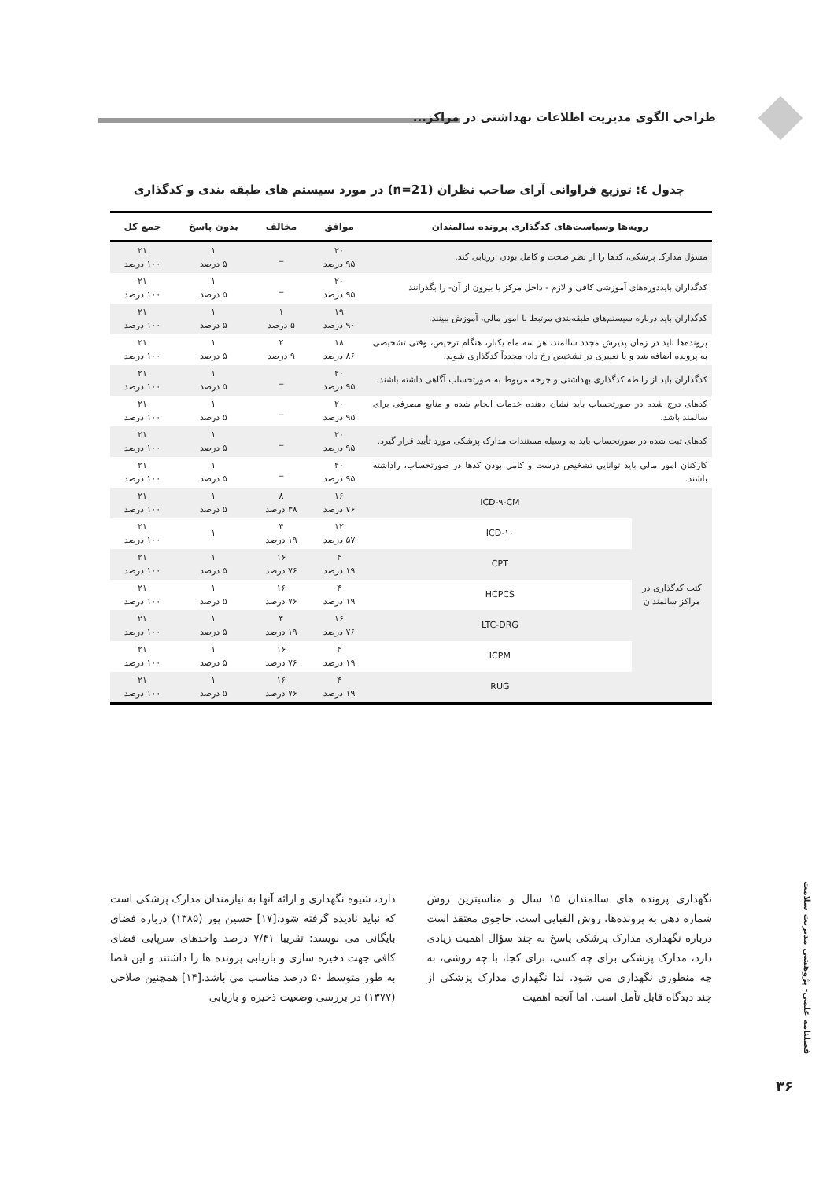طراحی الگوی مدیریت اطلاعات بهداشتی در مراکز...
جدول ٤: توزیع فراوانی آرای صاحب نظران (n=21) در مورد سیستم های طبقه بندی و کدگذاری
| رویه‌ها وسیاست‌های کدگذاری پرونده سالمندان | | موافق | مخالف | بدون پاسخ | جمع کل |
| --- | --- | --- | --- | --- | --- |
| مسؤل مدارک پزشکی، کدها را از نظر صحت و کامل بودن ارزیابی کند. | | ۲۰ ۹۵ درصد | _ | ۱ ۵ درصد | ۲۱ ۱۰۰ درصد |
| کدگذاران بایددوره‌های آموزشی کافی و لازم - داخل مرکز یا بیرون از آن- را بگذرانند | | ۲۰ ۹۵ درصد | _ | ۱ ۵ درصد | ۲۱ ۱۰۰ درصد |
| کدگذاران باید درباره سیستم‌های طبقه‌بندی مرتبط با امور مالی، آموزش ببینند. | | ۱۹ ۹۰ درصد | ۱ ۵ درصد | ۱ ۵ درصد | ۲۱ ۱۰۰ درصد |
| پرونده‌ها باید در زمان پذیرش مجدد سالمند، هر سه ماه یکبار، هنگام ترخیص، وقتی تشخیصی به پرونده اضافه شد و یا تغییری در تشخیص رخ داد، مجدداً کدگذاری شوند. | | ۱۸ ۸۶ درصد | ۲ ۹ درصد | ۱ ۵ درصد | ۲۱ ۱۰۰ درصد |
| کدگذاران باید از رابطه کدگذاری بهداشتی و چرخه مربوط به صورتحساب آگاهی داشته باشند. | | ۲۰ ۹۵ درصد | _ | ۱ ۵ درصد | ۲۱ ۱۰۰ درصد |
| کدهای درج شده در صورتحساب باید نشان دهنده خدمات انجام شده و منابع مصرفی برای سالمند باشد. | | ۲۰ ۹۵ درصد | _ | ۱ ۵ درصد | ۲۱ ۱۰۰ درصد |
| کدهای ثبت شده در صورتحساب باید به وسیله مستندات مدارک پزشکی مورد تأیید قرار گیرد. | | ۲۰ ۹۵ درصد | _ | ۱ ۵ درصد | ۲۱ ۱۰۰ درصد |
| کارکنان امور مالی باید توانایی تشخیص درست و کامل بودن کدها در صورتحساب، راداشته باشند. | | ۲۰ ۹۵ درصد | _ | ۱ ۵ درصد | ۲۱ ۱۰۰ درصد |
| کتب کدگذاری در مراکز سالمندان | ICD-۹-CM | ۱۶ ۷۶ درصد | ۸ ۳۸ درصد | ۱ ۵ درصد | ۲۱ ۱۰۰ درصد |
| | ICD-۱۰ | ۱۲ ۵۷ درصد | ۴ ۱۹ درصد | ۱ | ۲۱ ۱۰۰ درصد |
| | CPT | ۴ ۱۹ درصد | ۱۶ ۷۶ درصد | ۱ ۵ درصد | ۲۱ ۱۰۰ درصد |
| | HCPCS | ۴ ۱۹ درصد | ۱۶ ۷۶ درصد | ۱ ۵ درصد | ۲۱ ۱۰۰ درصد |
| | LTC-DRG | ۱۶ ۷۶ درصد | ۴ ۱۹ درصد | ۱ ۵ درصد | ۲۱ ۱۰۰ درصد |
| | ICPM | ۴ ۱۹ درصد | ۱۶ ۷۶ درصد | ۱ ۵ درصد | ۲۱ ۱۰۰ درصد |
| | RUG | ۴ ۱۹ درصد | ۱۶ ۷۶ درصد | ۱ ۵ درصد | ۲۱ ۱۰۰ درصد |
نگهداری پرونده های سالمندان ۱۵ سال و مناسبترین روش شماره دهی به پرونده‌ها، روش الفبایی است. حاجوی معتقد است درباره نگهداری مدارک پزشکی پاسخ به چند سؤال اهمیت زیادی دارد، مدارک پزشکی برای چه کسی، برای کجا، با چه روشی، به چه منظوری نگهداری می شود. لذا نگهداری مدارک پزشکی از چند دیدگاه قابل تأمل است. اما آنچه اهمیت
دارد، شیوه نگهداری و ارائه آنها به نیازمندان مدارک پزشکی است که نباید نادیده گرفته شود.[۱۷] حسین پور (۱۳۸۵) درباره فضای بایگانی می نویسد: تقریبا ۷/۴۱ درصد واحدهای سرپایی فضای کافی جهت ذخیره سازی و بازیابی پرونده ها را داشتند و این فضا به طور متوسط ۵۰ درصد مناسب می باشد.[۱۴] همچنین صلاحی (۱۳۷۷) در بررسی وضعیت ذخیره و بازیابی
فصلنامه علمی- پژوهشی مدیریت سلامت
۳۶